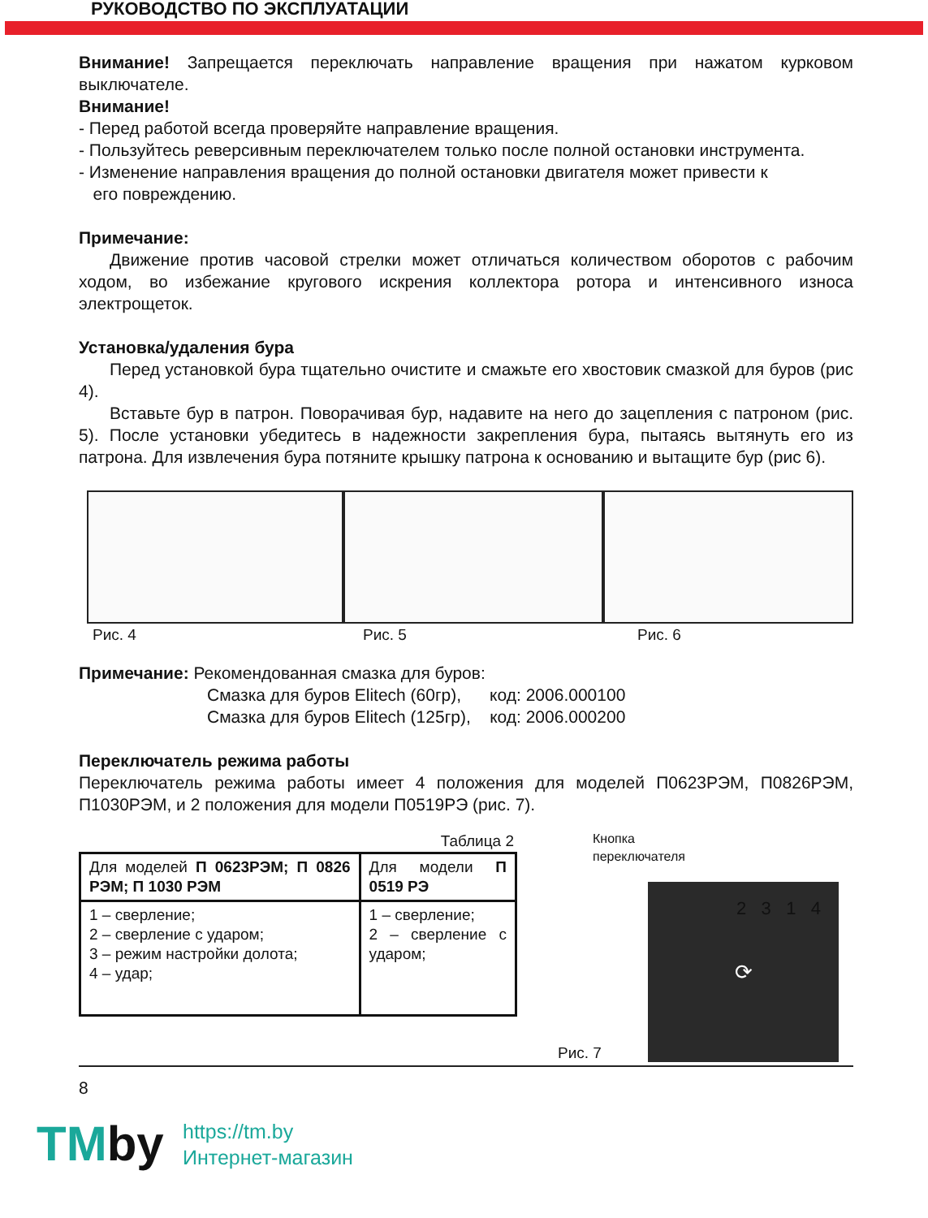РУКОВОДСТВО ПО ЭКСПЛУАТАЦИИ
Внимание! Запрещается переключать направление вращения при нажатом курковом выключателе.
Внимание!
- Перед работой всегда проверяйте направление вращения.
- Пользуйтесь реверсивным переключателем только после полной остановки инструмента.
- Изменение направления вращения до полной остановки двигателя может привести к
его повреждению.
Примечание:
Движение против часовой стрелки может отличаться количеством оборотов с рабочим ходом, во избежание кругового искрения коллектора ротора и интенсивного износа электрощеток.
Установка/удаления бура
Перед установкой бура тщательно очистите и смажьте его хвостовик смазкой для буров (рис 4).
Вставьте бур в патрон. Поворачивая бур, надавите на него до зацепления с патроном (рис. 5). После установки убедитесь в надежности закрепления бура, пытаясь вытянуть его из патрона. Для извлечения бура потяните крышку патрона к основанию и вытащите бур (рис 6).
Рис. 4 Рис. 5 Рис. 6
Примечание: Рекомендованная смазка для буров:
Смазка для буров Elitech (60гр), код: 2006.000100
Смазка для буров Elitech (125гр), код: 2006.000200
Переключатель режима работы
Переключатель режима работы имеет 4 положения для моделей П0623РЭМ, П0826РЭМ, П1030РЭМ, и 2 положения для модели П0519РЭ (рис. 7).
Таблица 2
| Для моделей П 0623РЭМ; П 0826 РЭМ; П 1030 РЭМ | Для модели П 0519 РЭ |
| 1 – сверление; 2 – сверление с ударом; 3 – режим настройки долота; 4 – удар; | 1 – сверление; 2 – сверление с ударом; |
Кнопка
переключателя
Рис. 7
⟳
2 3 1 4
8
TMby
https://tm.by
Интернет-магазин